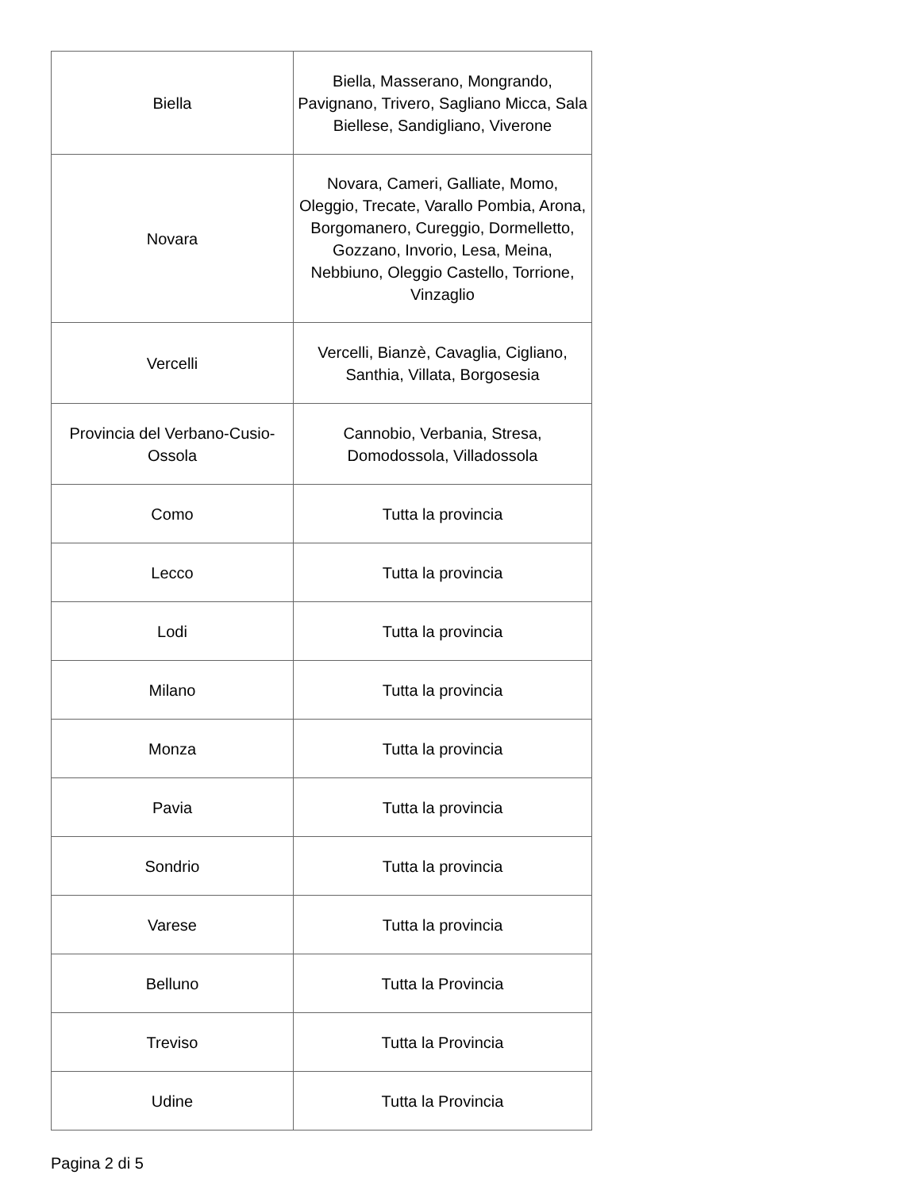| Biella | Biella, Masserano, Mongrando, Pavignano, Trivero, Sagliano Micca, Sala Biellese, Sandigliano, Viverone |
| Novara | Novara, Cameri, Galliate, Momo, Oleggio, Trecate, Varallo Pombia, Arona, Borgomanero, Cureggio, Dormelletto, Gozzano, Invorio, Lesa, Meina, Nebbiuno, Oleggio Castello, Torrione, Vinzaglio |
| Vercelli | Vercelli, Bianzè, Cavaglia, Cigliano, Santhia, Villata, Borgosesia |
| Provincia del Verbano-Cusio-Ossola | Cannobio, Verbania, Stresa, Domodossola, Villadossola |
| Como | Tutta la provincia |
| Lecco | Tutta la provincia |
| Lodi | Tutta la provincia |
| Milano | Tutta la provincia |
| Monza | Tutta la provincia |
| Pavia | Tutta la provincia |
| Sondrio | Tutta la provincia |
| Varese | Tutta la provincia |
| Belluno | Tutta la Provincia |
| Treviso | Tutta la Provincia |
| Udine | Tutta la Provincia |
Pagina 2 di 5